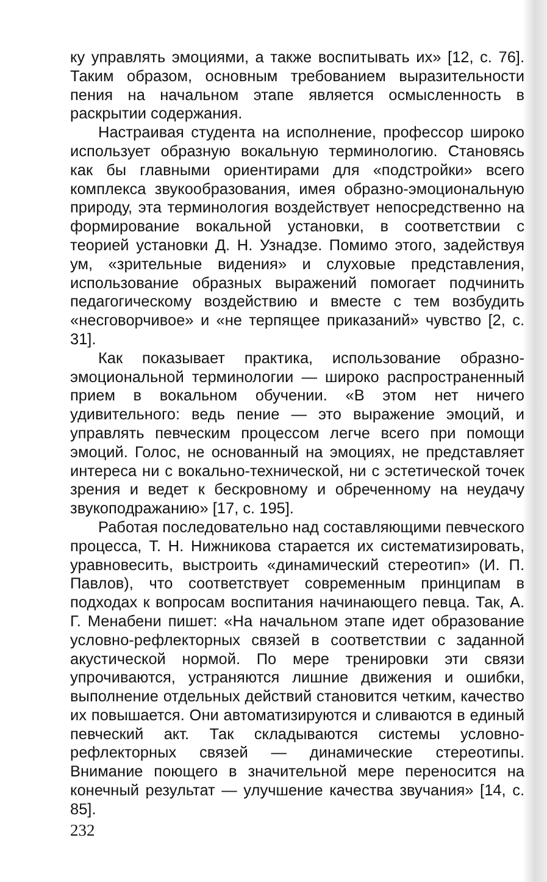ку управлять эмоциями, а также воспитывать их» [12, с. 76]. Таким образом, основным требованием выразительности пения на начальном этапе является осмысленность в раскрытии содержания.
Настраивая студента на исполнение, профессор широко использует образную вокальную терминологию. Становясь как бы главными ориентирами для «подстройки» всего комплекса звукообразования, имея образно-эмоциональную природу, эта терминология воздействует непосредственно на формирование вокальной установки, в соответствии с теорией установки Д. Н. Узнадзе. Помимо этого, задействуя ум, «зрительные видения» и слуховые представления, использование образных выражений помогает подчинить педагогическому воздействию и вместе с тем возбудить «несговорчивое» и «не терпящее приказаний» чувство [2, с. 31].
Как показывает практика, использование образно-эмоциональной терминологии — широко распространенный прием в вокальном обучении. «В этом нет ничего удивительного: ведь пение — это выражение эмоций, и управлять певческим процессом легче всего при помощи эмоций. Голос, не основанный на эмоциях, не представляет интереса ни с вокально-технической, ни с эстетической точек зрения и ведет к бескровному и обреченному на неудачу звукоподражанию» [17, с. 195].
Работая последовательно над составляющими певческого процесса, Т. Н. Нижникова старается их систематизировать, уравновесить, выстроить «динамический стереотип» (И. П. Павлов), что соответствует современным принципам в подходах к вопросам воспитания начинающего певца. Так, А. Г. Менабени пишет: «На начальном этапе идет образование условно-рефлекторных связей в соответствии с заданной акустической нормой. По мере тренировки эти связи упрочиваются, устраняются лишние движения и ошибки, выполнение отдельных действий становится четким, качество их повышается. Они автоматизируются и сливаются в единый певческий акт. Так складываются системы условно-рефлекторных связей — динамические стереотипы. Внимание поющего в значительной мере переносится на конечный результат — улучшение качества звучания» [14, с. 85].
232